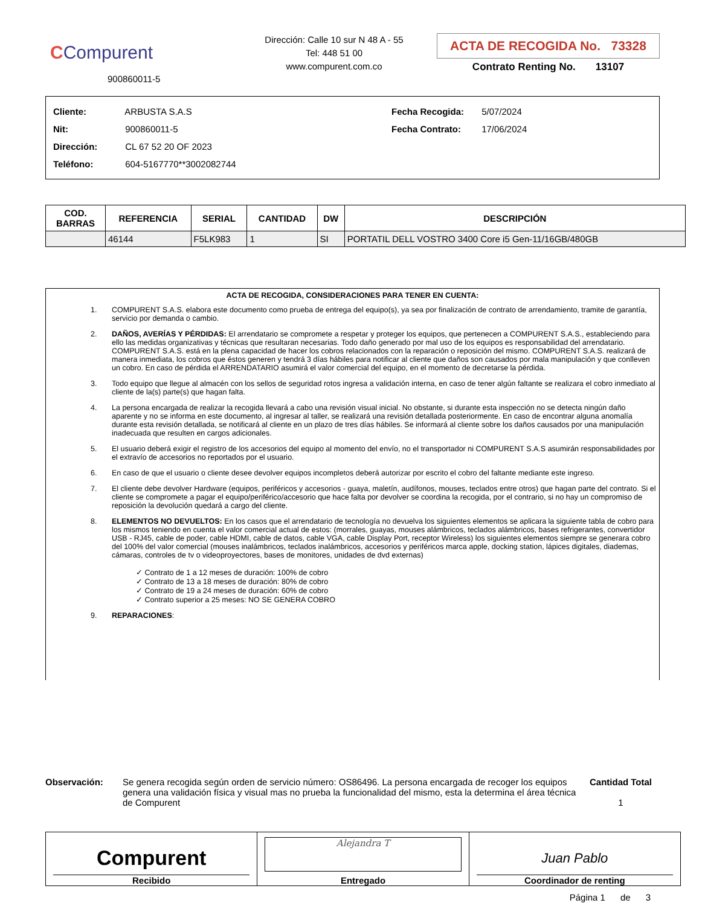CCompurent
900860011-5
Dirección: Calle 10 sur N 48 A - 55
Tel: 448 51 00
www.compurent.com.co
ACTA DE RECOGIDA No. 73328
Contrato Renting No. 13107
Cliente: ARBUSTA S.A.S
Nit: 900860011-5
Dirección: CL 67 52 20 OF 2023
Teléfono: 604-5167770**3002082744
Fecha Recogida: 5/07/2024
Fecha Contrato: 17/06/2024
| COD. BARRAS | REFERENCIA | SERIAL | CANTIDAD | DW | DESCRIPCIÓN |
| --- | --- | --- | --- | --- | --- |
| | 46144 | F5LK983 | 1 | SI | PORTATIL DELL VOSTRO 3400 Core i5 Gen-11/16GB/480GB |
ACTA DE RECOGIDA, CONSIDERACIONES PARA TENER EN CUENTA:
1. COMPURENT S.A.S. elabora este documento como prueba de entrega del equipo(s), ya sea por finalización de contrato de arrendamiento, tramite de garantía, servicio por demanda o cambio.
2. DAÑOS, AVERÍAS Y PÉRDIDAS: El arrendatario se compromete a respetar y proteger los equipos, que pertenecen a COMPURENT S.A.S., estableciendo para ello las medidas organizativas y técnicas que resultaran necesarias. Todo daño generado por mal uso de los equipos es responsabilidad del arrendatario. COMPURENT S.A.S. está en la plena capacidad de hacer los cobros relacionados con la reparación o reposición del mismo. COMPURENT S.A.S. realizará de manera inmediata, los cobros que éstos generen y tendrá 3 días hábiles para notificar al cliente que daños son causados por mala manipulación y que conlleven un cobro. En caso de pérdida el ARRENDATARIO asumirá el valor comercial del equipo, en el momento de decretarse la pérdida.
3. Todo equipo que llegue al almacén con los sellos de seguridad rotos ingresa a validación interna, en caso de tener algún faltante se realizara el cobro inmediato al cliente de la(s) parte(s) que hagan falta.
4. La persona encargada de realizar la recogida llevará a cabo una revisión visual inicial. No obstante, si durante esta inspección no se detecta ningún daño aparente y no se informa en este documento, al ingresar al taller, se realizará una revisión detallada posteriormente. En caso de encontrar alguna anomalía durante esta revisión detallada, se notificará al cliente en un plazo de tres días hábiles. Se informará al cliente sobre los daños causados por una manipulación inadecuada que resulten en cargos adicionales.
5. El usuario deberá exigir el registro de los accesorios del equipo al momento del envío, no el transportador ni COMPURENT S.A.S asumirán responsabilidades por el extravío de accesorios no reportados por el usuario.
6. En caso de que el usuario o cliente desee devolver equipos incompletos deberá autorizar por escrito el cobro del faltante mediante este ingreso.
7. El cliente debe devolver Hardware (equipos, periféricos y accesorios - guaya, maletín, audífonos, mouses, teclados entre otros) que hagan parte del contrato. Si el cliente se compromete a pagar el equipo/periférico/accesorio que hace falta por devolver se coordina la recogida, por el contrario, si no hay un compromiso de reposición la devolución quedará a cargo del cliente.
8. ELEMENTOS NO DEVUELTOS: En los casos que el arrendatario de tecnología no devuelva los siguientes elementos se aplicara la siguiente tabla de cobro para los mismos teniendo en cuenta el valor comercial actual de estos: (morrales, guayas, mouses alámbricos, teclados alámbricos, bases refrigerantes, convertidor USB - RJ45, cable de poder, cable HDMI, cable de datos, cable VGA, cable Display Port, receptor Wireless) los siguientes elementos siempre se generara cobro del 100% del valor comercial (mouses inalámbricos, teclados inalámbricos, accesorios y periféricos marca apple, docking station, lápices digitales, diademas, cámaras, controles de tv o videoproyectores, bases de monitores, unidades de dvd externas)
✓ Contrato de 1 a 12 meses de duración: 100% de cobro
✓ Contrato de 13 a 18 meses de duración: 80% de cobro
✓ Contrato de 19 a 24 meses de duración: 60% de cobro
✓ Contrato superior a 25 meses: NO SE GENERA COBRO
9. REPARACIONES:
Observación: Se genera recogida según orden de servicio número: OS86496. La persona encargada de recoger los equipos genera una validación física y visual mas no prueba la funcionalidad del mismo, esta la determina el área técnica de Compurent
Cantidad Total
1
Compurent
Recibido
Alejandra T
Entregado
Juan Pablo
Coordinador de renting
Página 1 de 3